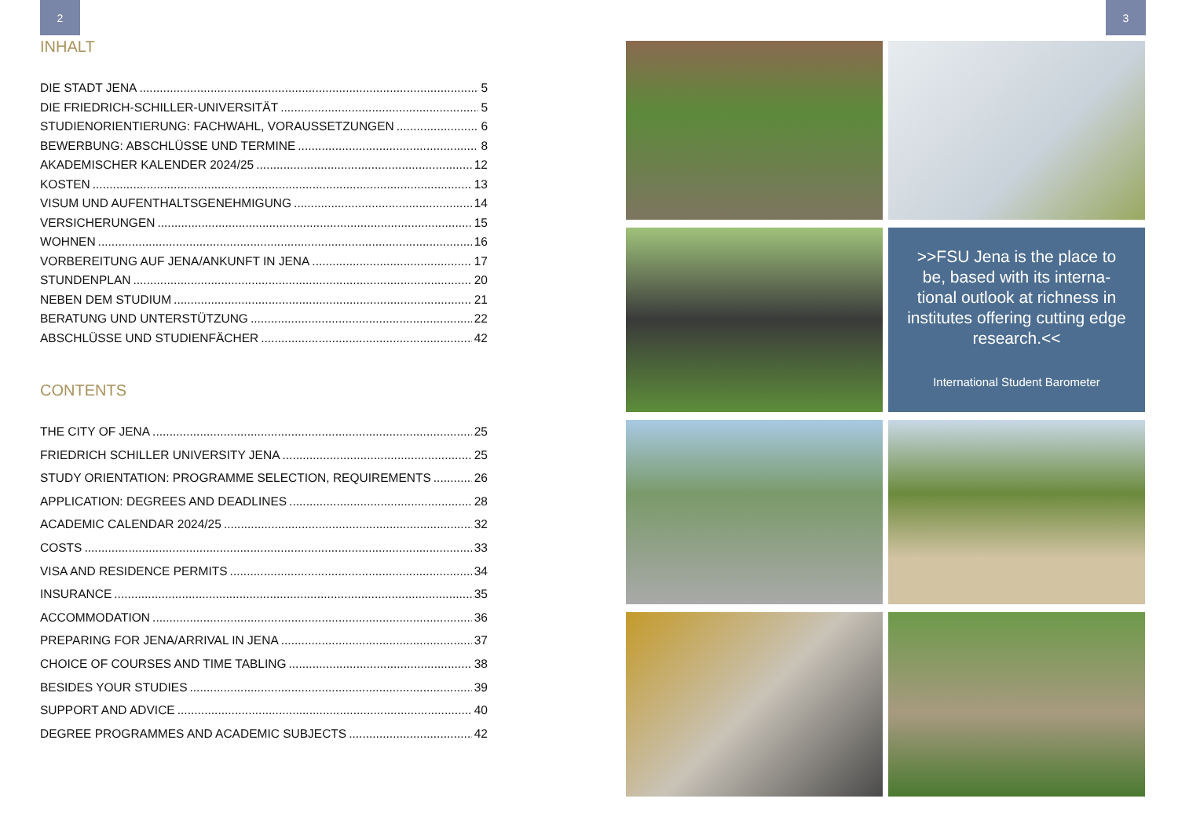2 3
INHALT
DIE STADT JENA 5
DIE FRIEDRICH-SCHILLER-UNIVERSITÄT 5
STUDIENORIENTIERUNG: FACHWAHL, VORAUSSETZUNGEN 6
BEWERBUNG: ABSCHLÜSSE UND TERMINE 8
AKADEMISCHER KALENDER 2024/25 12
KOSTEN 13
VISUM UND AUFENTHALTSGENEHMIGUNG 14
VERSICHERUNGEN 15
WOHNEN 16
VORBEREITUNG AUF JENA/ANKUNFT IN JENA 17
STUNDENPLAN 20
NEBEN DEM STUDIUM 21
BERATUNG UND UNTERSTÜTZUNG 22
ABSCHLÜSSE UND STUDIENFÄCHER 42
CONTENTS
THE CITY OF JENA 25
FRIEDRICH SCHILLER UNIVERSITY JENA 25
STUDY ORIENTATION: PROGRAMME SELECTION, REQUIREMENTS 26
APPLICATION: DEGREES AND DEADLINES 28
ACADEMIC CALENDAR 2024/25 32
COSTS 33
VISA AND RESIDENCE PERMITS 34
INSURANCE 35
ACCOMMODATION 36
PREPARING FOR JENA/ARRIVAL IN JENA 37
CHOICE OF COURSES AND TIME TABLING 38
BESIDES YOUR STUDIES 39
SUPPORT AND ADVICE 40
DEGREE PROGRAMMES AND ACADEMIC SUBJECTS 42
>>FSU Jena is the place to be, based with its interna-tional outlook at richness in institutes offering cutting edge research.<<
International Student Barometer